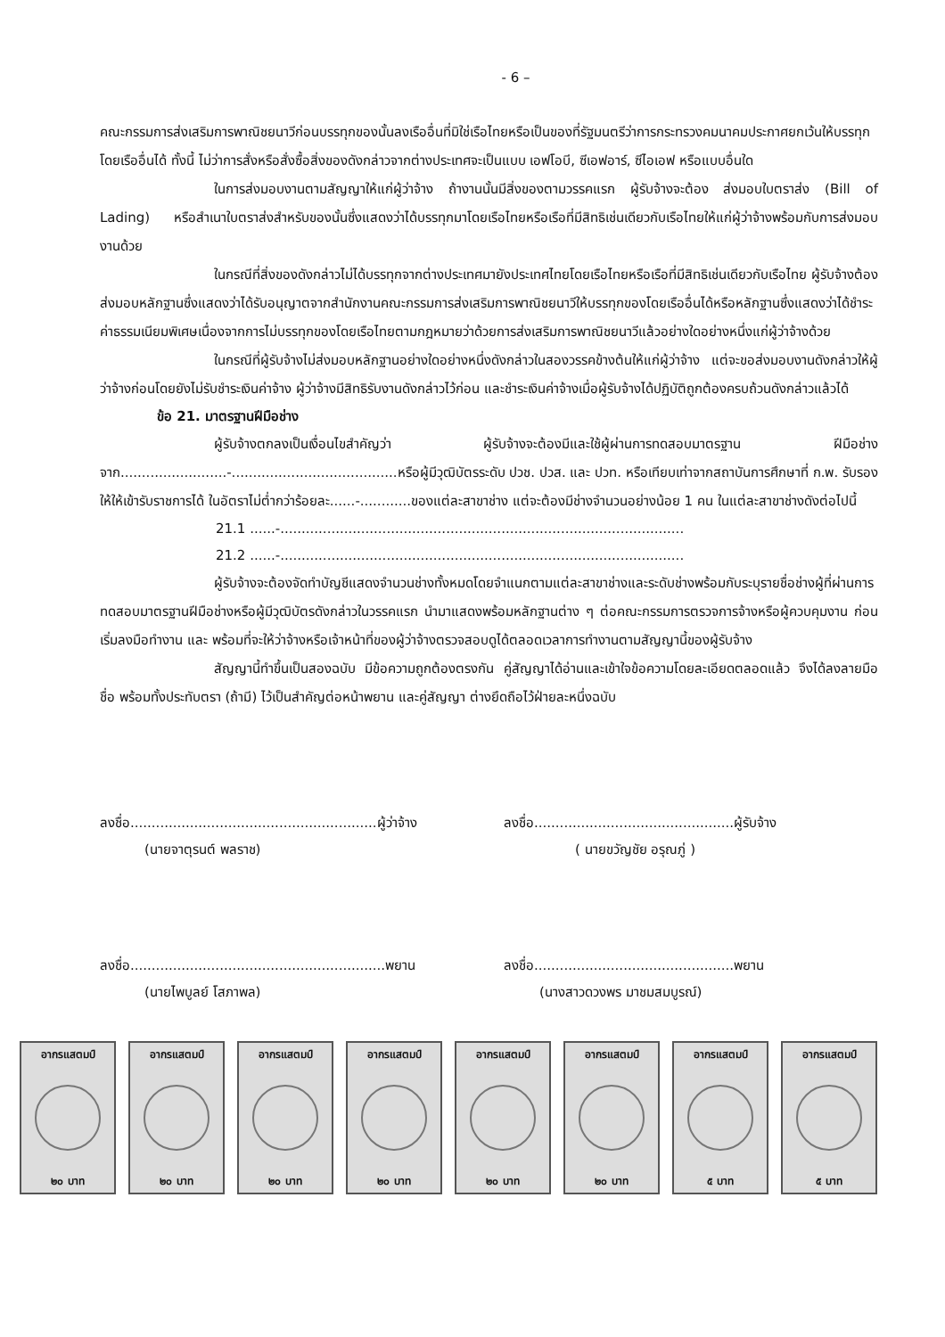- 6 –
คณะกรรมการส่งเสริมการพาณิชยนาวีก่อนบรรทุกของนั้นลงเรืออื่นที่มิใช่เรือไทยหรือเป็นของที่รัฐมนตรีว่าการกระทรวงคมนาคมประกาศยกเว้นให้บรรทุกโดยเรืออื่นได้ ทั้งนี้ ไม่ว่าการสั่งหรือสั่งซื้อสิ่งของดังกล่าวจากต่างประเทศจะเป็นแบบ เอฟโอบี, ซีเอฟอาร์, ซีไอเอฟ หรือแบบอื่นใด
ในการส่งมอบงานตามสัญญาให้แก่ผู้ว่าจ้าง ถ้างานนั้นมีสิ่งของตามวรรคแรก ผู้รับจ้างจะต้อง ส่งมอบใบตราส่ง (Bill of Lading) หรือสำเนาใบตราส่งสำหรับของนั้นซึ่งแสดงว่าได้บรรทุกมาโดยเรือไทยหรือเรือที่มีสิทธิเช่นเดียวกับเรือไทยให้แก่ผู้ว่าจ้างพร้อมกับการส่งมอบงานด้วย
ในกรณีที่สิ่งของดังกล่าวไม่ได้บรรทุกจากต่างประเทศมายังประเทศไทยโดยเรือไทยหรือเรือที่มีสิทธิเช่นเดียวกับเรือไทย ผู้รับจ้างต้องส่งมอบหลักฐานซึ่งแสดงว่าได้รับอนุญาตจากสำนักงานคณะกรรมการส่งเสริมการพาณิชยนาวีให้บรรทุกของโดยเรืออื่นได้หรือหลักฐานซึ่งแสดงว่าได้ชำระค่าธรรมเนียมพิเศษเนื่องจากการไม่บรรทุกของโดยเรือไทยตามกฎหมายว่าด้วยการส่งเสริมการพาณิชยนาวีแล้วอย่างใดอย่างหนึ่งแก่ผู้ว่าจ้างด้วย
ในกรณีที่ผู้รับจ้างไม่ส่งมอบหลักฐานอย่างใดอย่างหนึ่งดังกล่าวในสองวรรคข้างต้นให้แก่ผู้ว่าจ้าง แต่จะขอส่งมอบงานดังกล่าวให้ผู้ว่าจ้างก่อนโดยยังไม่รับชำระเงินค่าจ้าง ผู้ว่าจ้างมีสิทธิรับงานดังกล่าวไว้ก่อน และชำระเงินค่าจ้างเมื่อผู้รับจ้างได้ปฏิบัติถูกต้องครบถ้วนดังกล่าวแล้วได้
ข้อ 21. มาตรฐานฝีมือช่าง
ผู้รับจ้างตกลงเป็นเงื่อนไขสำคัญว่า ผู้รับจ้างจะต้องมีและใช้ผู้ผ่านการทดสอบมาตรฐาน ฝีมือช่างจาก.........................-.......................................หรือผู้มีวุฒิบัตรระดับ ปวช. ปวส. และ ปวท. หรือเทียบเท่าจากสถาบันการศึกษาที่ ก.พ. รับรองให้ให้เข้ารับราชการได้ ในอัตราไม่ต่ำกว่าร้อยละ......-............ของแต่ละสาขาช่าง แต่จะต้องมีช่างจำนวนอย่างน้อย 1 คน ในแต่ละสาขาช่างดังต่อไปนี้
21.1 ......-...............................................................................................
21.2 ......-...............................................................................................
ผู้รับจ้างจะต้องจัดทำบัญชีแสดงจำนวนช่างทั้งหมดโดยจำแนกตามแต่ละสาขาช่างและระดับช่างพร้อมกับระบุรายชื่อช่างผู้ที่ผ่านการทดสอบมาตรฐานฝีมือช่างหรือผู้มีวุฒิบัตรดังกล่าวในวรรคแรก นำมาแสดงพร้อมหลักฐานต่าง ๆ ต่อคณะกรรมการตรวจการจ้างหรือผู้ควบคุมงาน ก่อนเริ่มลงมือทำงาน และ พร้อมที่จะให้ว่าจ้างหรือเจ้าหน้าที่ของผู้ว่าจ้างตรวจสอบดูได้ตลอดเวลาการทำงานตามสัญญานี้ของผู้รับจ้าง
สัญญานี้ทำขึ้นเป็นสองฉบับ มีข้อความถูกต้องตรงกัน คู่สัญญาได้อ่านและเข้าใจข้อความโดยละเอียดตลอดแล้ว จึงได้ลงลายมือชื่อ พร้อมทั้งประทับตรา (ถ้ามี) ไว้เป็นสำคัญต่อหน้าพยาน และคู่สัญญา ต่างยึดถือไว้ฝ่ายละหนึ่งฉบับ
ลงชื่อ..........................................................ผู้ว่าจ้าง
(นายจาตุรนต์ พลราช)
ลงชื่อ...............................................ผู้รับจ้าง
( นายขวัญชัย อรุณภู่ )
ลงชื่อ............................................................พยาน
(นายไพบูลย์ โสภาพล)
ลงชื่อ...............................................พยาน
(นางสาวดวงพร มาชมสมบูรณ์)
อากรแสตมป์
๒๐ บาท
อากรแสตมป์
๒๐ บาท
อากรแสตมป์
๒๐ บาท
อากรแสตมป์
๒๐ บาท
อากรแสตมป์
๒๐ บาท
อากรแสตมป์
๒๐ บาท
อากรแสตมป์
๕ บาท
อากรแสตมป์
๕ บาท